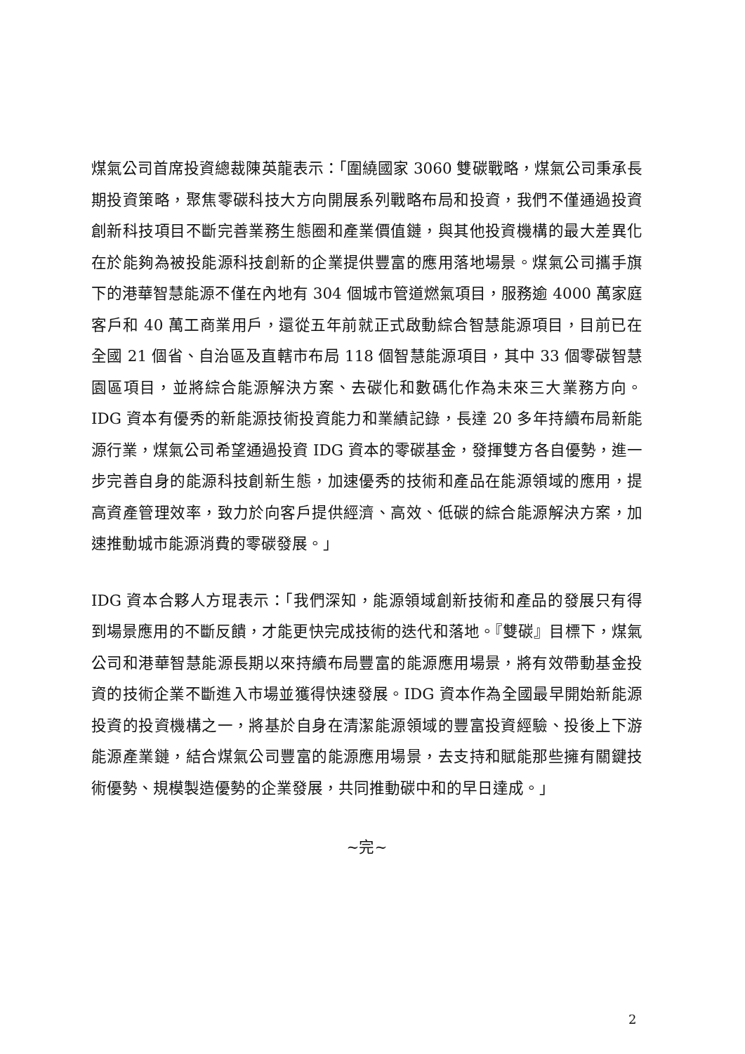煤氣公司首席投資總裁陳英龍表示：「圍繞國家 3060 雙碳戰略，煤氣公司秉承長期投資策略，聚焦零碳科技大方向開展系列戰略布局和投資，我們不僅通過投資創新科技項目不斷完善業務生態圈和產業價值鏈，與其他投資機構的最大差異化在於能夠為被投能源科技創新的企業提供豐富的應用落地場景。煤氣公司攜手旗下的港華智慧能源不僅在內地有 304 個城市管道燃氣項目，服務逾 4000 萬家庭客戶和 40 萬工商業用戶，還從五年前就正式啟動綜合智慧能源項目，目前已在全國 21 個省、自治區及直轄市布局 118 個智慧能源項目，其中 33 個零碳智慧園區項目，並將綜合能源解決方案、去碳化和數碼化作為未來三大業務方向。IDG 資本有優秀的新能源技術投資能力和業績記錄，長達 20 多年持續布局新能源行業，煤氣公司希望通過投資 IDG 資本的零碳基金，發揮雙方各自優勢，進一步完善自身的能源科技創新生態，加速優秀的技術和產品在能源領域的應用，提高資產管理效率，致力於向客戶提供經濟、高效、低碳的綜合能源解決方案，加速推動城市能源消費的零碳發展。」
IDG 資本合夥人方琨表示：「我們深知，能源領域創新技術和產品的發展只有得到場景應用的不斷反饋，才能更快完成技術的迭代和落地。『雙碳』目標下，煤氣公司和港華智慧能源長期以來持續布局豐富的能源應用場景，將有效帶動基金投資的技術企業不斷進入市場並獲得快速發展。IDG 資本作為全國最早開始新能源投資的投資機構之一，將基於自身在清潔能源領域的豐富投資經驗、投後上下游能源產業鏈，結合煤氣公司豐富的能源應用場景，去支持和賦能那些擁有關鍵技術優勢、規模製造優勢的企業發展，共同推動碳中和的早日達成。」
~完~
2